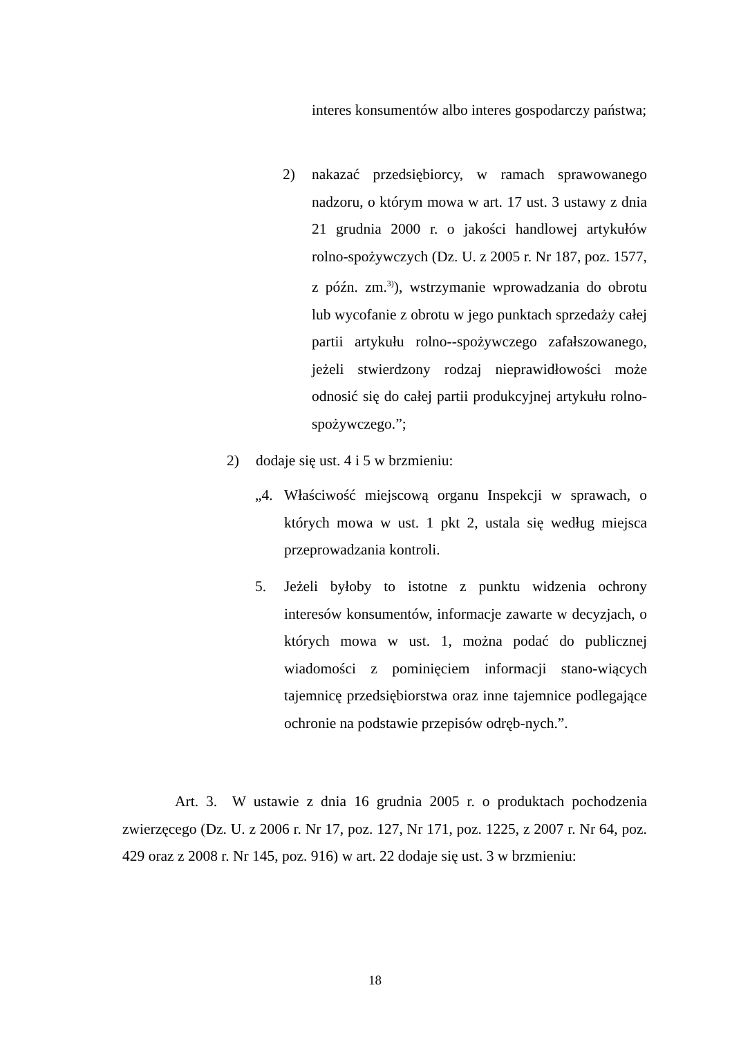interes konsumentów albo interes gospodarczy państwa;
2) nakazać przedsiębiorcy, w ramach sprawowanego nadzoru, o którym mowa w art. 17 ust. 3 ustawy z dnia 21 grudnia 2000 r. o jakości handlowej artykułów rolno-spożywczych (Dz. U. z 2005 r. Nr 187, poz. 1577, z późn. zm.<sup>3)</sup>), wstrzymanie wprowadzania do obrotu lub wycofanie z obrotu w jego punktach sprzedaży całej partii artykułu rolno--spożywczego zafałszowanego, jeżeli stwierdzony rodzaj nieprawidłowości może odnosić się do całej partii produkcyjnej artykułu rolno-spożywczego.”;
2) dodaje się ust. 4 i 5 w brzmieniu:
„4. Właściwość miejscową organu Inspekcji w sprawach, o których mowa w ust. 1 pkt 2, ustala się według miejsca przeprowadzania kontroli.
5. Jeżeli byłoby to istotne z punktu widzenia ochrony interesów konsumentów, informacje zawarte w decyzjach, o których mowa w ust. 1, można podać do publicznej wiadomości z pominięciem informacji stano-wiących tajemnicę przedsiębiorstwa oraz inne tajemnice podlegające ochronie na podstawie przepisów odręb-nych.”.
Art. 3. W ustawie z dnia 16 grudnia 2005 r. o produktach pochodzenia zwierzęcego (Dz. U. z 2006 r. Nr 17, poz. 127, Nr 171, poz. 1225, z 2007 r. Nr 64, poz. 429 oraz z 2008 r. Nr 145, poz. 916) w art. 22 dodaje się ust. 3 w brzmieniu:
18